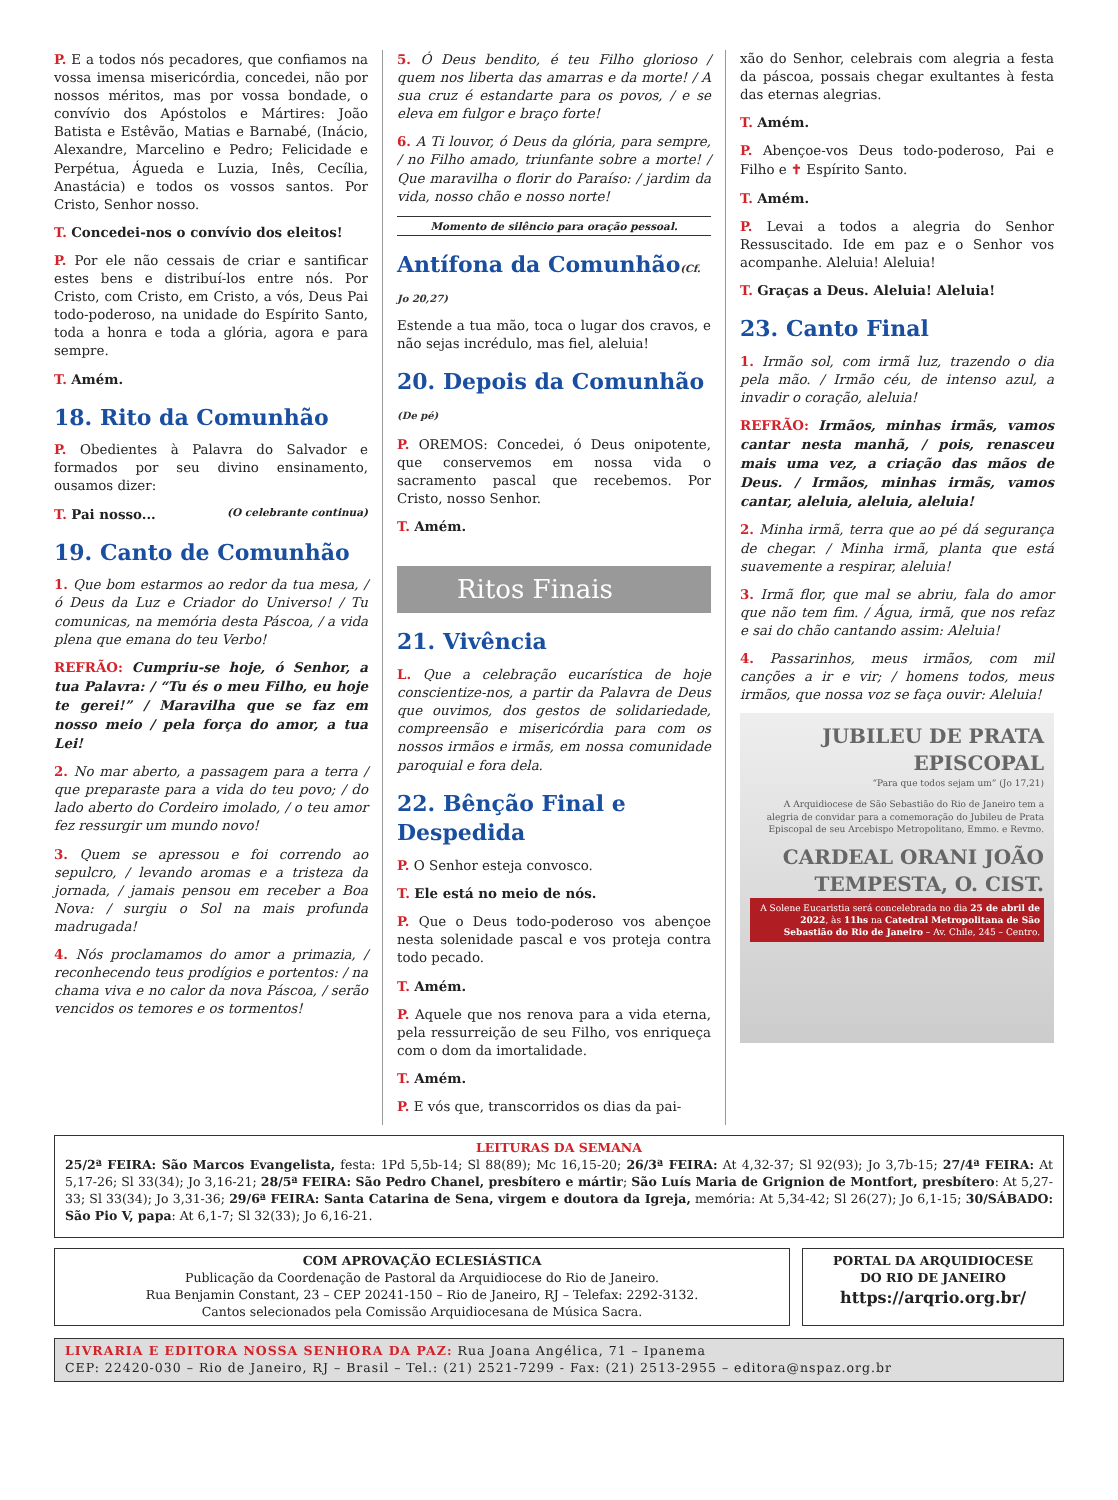P. E a todos nós pecadores, que confiamos na vossa imensa misericórdia, concedei, não por nossos méritos, mas por vossa bondade, o convívio dos Apóstolos e Mártires: João Batista e Estêvão, Matias e Barnabé, (Inácio, Alexandre, Marcelino e Pedro; Felicidade e Perpétua, Águeda e Luzia, Inês, Cecília, Anastácia) e todos os vossos santos. Por Cristo, Senhor nosso.
T. Concedei-nos o convívio dos eleitos!
P. Por ele não cessais de criar e santificar estes bens e distribuí-los entre nós. Por Cristo, com Cristo, em Cristo, a vós, Deus Pai todo-poderoso, na unidade do Espírito Santo, toda a honra e toda a glória, agora e para sempre.
T. Amém.
18. Rito da Comunhão
P. Obedientes à Palavra do Salvador e formados por seu divino ensinamento, ousamos dizer:
T. Pai nosso... (O celebrante continua)
19. Canto de Comunhão
1. Que bom estarmos ao redor da tua mesa, / ó Deus da Luz e Criador do Universo! / Tu comunicas, na memória desta Páscoa, / a vida plena que emana do teu Verbo!
REFRÃO: Cumpriu-se hoje, ó Senhor, a tua Palavra: / “Tu és o meu Filho, eu hoje te gerei!” / Maravilha que se faz em nosso meio / pela força do amor, a tua Lei!
2. No mar aberto, a passagem para a terra / que preparaste para a vida do teu povo; / do lado aberto do Cordeiro imolado, / o teu amor fez ressurgir um mundo novo!
3. Quem se apressou e foi correndo ao sepulcro, / levando aromas e a tristeza da jornada, / jamais pensou em receber a Boa Nova: / surgiu o Sol na mais profunda madrugada!
4. Nós proclamamos do amor a primazia, / reconhecendo teus prodígios e portentos: / na chama viva e no calor da nova Páscoa, / serão vencidos os temores e os tormentos!
5. Ó Deus bendito, é teu Filho glorioso / quem nos liberta das amarras e da morte! / A sua cruz é estandarte para os povos, / e se eleva em fulgor e braço forte!
6. A Ti louvor, ó Deus da glória, para sempre, / no Filho amado, triunfante sobre a morte! / Que maravilha o florir do Paraíso: / jardim da vida, nosso chão e nosso norte!
Momento de silêncio para oração pessoal.
Antífona da Comunhão(Cf. Jo 20,27)
Estende a tua mão, toca o lugar dos cravos, e não sejas incrédulo, mas fiel, aleluia!
20. Depois da Comunhão (De pé)
P. OREMOS: Concedei, ó Deus onipotente, que conservemos em nossa vida o sacramento pascal que recebemos. Por Cristo, nosso Senhor.
T. Amém.
Ritos Finais
21. Vivência
L. Que a celebração eucarística de hoje conscientize-nos, a partir da Palavra de Deus que ouvimos, dos gestos de solidariedade, compreensão e misericórdia para com os nossos irmãos e irmãs, em nossa comunidade paroquial e fora dela.
22. Bênção Final e Despedida
P. O Senhor esteja convosco.
T. Ele está no meio de nós.
P. Que o Deus todo-poderoso vos abençoe nesta solenidade pascal e vos proteja contra todo pecado.
T. Amém.
P. Aquele que nos renova para a vida eterna, pela ressurreição de seu Filho, vos enriqueça com o dom da imortalidade.
T. Amém.
P. E vós que, transcorridos os dias da pai-
xão do Senhor, celebrais com alegria a festa da páscoa, possais chegar exultantes à festa das eternas alegrias.
T. Amém.
P. Abençoe-vos Deus todo-poderoso, Pai e Filho e ✝ Espírito Santo.
T. Amém.
P. Levai a todos a alegria do Senhor Ressuscitado. Ide em paz e o Senhor vos acompanhe. Aleluia! Aleluia!
T. Graças a Deus. Aleluia! Aleluia!
23. Canto Final
1. Irmão sol, com irmã luz, trazendo o dia pela mão. / Irmão céu, de intenso azul, a invadir o coração, aleluia!
REFRÃO: Irmãos, minhas irmãs, vamos cantar nesta manhã, / pois, renasceu mais uma vez, a criação das mãos de Deus. / Irmãos, minhas irmãs, vamos cantar, aleluia, aleluia, aleluia!
2. Minha irmã, terra que ao pé dá segurança de chegar. / Minha irmã, planta que está suavemente a respirar, aleluia!
3. Irmã flor, que mal se abriu, fala do amor que não tem fim. / Água, irmã, que nos refaz e sai do chão cantando assim: Aleluia!
4. Passarinhos, meus irmãos, com mil canções a ir e vir; / homens todos, meus irmãos, que nossa voz se faça ouvir: Aleluia!
JUBILEU DE PRATA EPISCOPAL
“Para que todos sejam um” (Jo 17,21)
A Arquidiocese de São Sebastião do Rio de Janeiro tem a alegria de convidar para a comemoração do Jubileu de Prata Episcopal de seu Arcebispo Metropolitano, Emmo. e Revmo.
CARDEAL ORANI JOÃO TEMPESTA, O. CIST.
A Solene Eucaristia será concelebrada no dia 25 de abril de 2022, às 11hs na Catedral Metropolitana de São Sebastião do Rio de Janeiro – Av. Chile, 245 – Centro.
LEITURAS DA SEMANA
25/2ª FEIRA: São Marcos Evangelista, festa: 1Pd 5,5b-14; Sl 88(89); Mc 16,15-20; 26/3ª FEIRA: At 4,32-37; Sl 92(93); Jo 3,7b-15; 27/4ª FEIRA: At 5,17-26; Sl 33(34); Jo 3,16-21; 28/5ª FEIRA: São Pedro Chanel, presbítero e mártir; São Luís Maria de Grignion de Montfort, presbítero: At 5,27-33; Sl 33(34); Jo 3,31-36; 29/6ª FEIRA: Santa Catarina de Sena, virgem e doutora da Igreja, memória: At 5,34-42; Sl 26(27); Jo 6,1-15; 30/SÁBADO: São Pio V, papa: At 6,1-7; Sl 32(33); Jo 6,16-21.
COM APROVAÇÃO ECLESIÁSTICA
Publicação da Coordenação de Pastoral da Arquidiocese do Rio de Janeiro.
Rua Benjamin Constant, 23 – CEP 20241-150 – Rio de Janeiro, RJ – Telefax: 2292-3132.
Cantos selecionados pela Comissão Arquidiocesana de Música Sacra.
PORTAL DA ARQUIDIOCESE
DO RIO DE JANEIRO
https://arqrio.org.br/
LIVRARIA E EDITORA NOSSA SENHORA DA PAZ: Rua Joana Angélica, 71 – Ipanema
CEP: 22420-030 – Rio de Janeiro, RJ – Brasil – Tel.: (21) 2521-7299 - Fax: (21) 2513-2955 – editora@nspaz.org.br